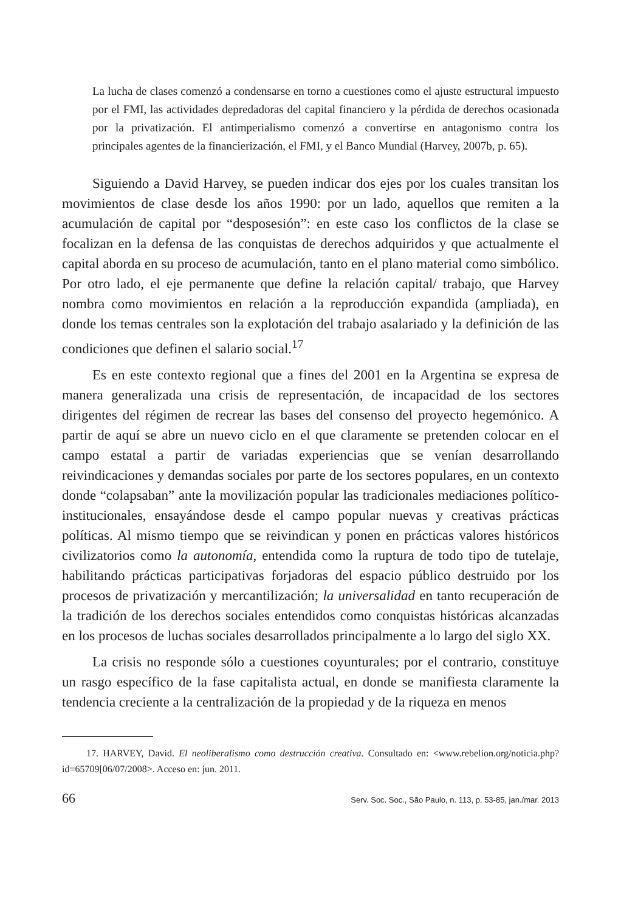La lucha de clases comenzó a condensarse en torno a cuestiones como el ajuste estructural impuesto por el FMI, las actividades depredadoras del capital financiero y la pérdida de derechos ocasionada por la privatización. El antimperialismo comenzó a convertirse en antagonismo contra los principales agentes de la financierización, el FMI, y el Banco Mundial (Harvey, 2007b, p. 65).
Siguiendo a David Harvey, se pueden indicar dos ejes por los cuales transitan los movimientos de clase desde los años 1990: por un lado, aquellos que remiten a la acumulación de capital por “desposesión”: en este caso los conflictos de la clase se focalizan en la defensa de las conquistas de derechos adquiridos y que actualmente el capital aborda en su proceso de acumulación, tanto en el plano material como simbólico. Por otro lado, el eje permanente que define la relación capital/ trabajo, que Harvey nombra como movimientos en relación a la reproducción expandida (ampliada), en donde los temas centrales son la explotación del trabajo asalariado y la definición de las condiciones que definen el salario social.<sup>17</sup>
Es en este contexto regional que a fines del 2001 en la Argentina se expresa de manera generalizada una crisis de representación, de incapacidad de los sectores dirigentes del régimen de recrear las bases del consenso del proyecto hegemónico. A partir de aquí se abre un nuevo ciclo en el que claramente se pretenden colocar en el campo estatal a partir de variadas experiencias que se venían desarrollando reivindicaciones y demandas sociales por parte de los sectores populares, en un contexto donde “colapsaban” ante la movilización popular las tradicionales mediaciones político-institucionales, ensayándose desde el campo popular nuevas y creativas prácticas políticas. Al mismo tiempo que se reivindican y ponen en prácticas valores históricos civilizatorios como la autonomía, entendida como la ruptura de todo tipo de tutelaje, habilitando prácticas participativas forjadoras del espacio público destruido por los procesos de privatización y mercantilización; la universalidad en tanto recuperación de la tradición de los derechos sociales entendidos como conquistas históricas alcanzadas en los procesos de luchas sociales desarrollados principalmente a lo largo del siglo XX.
La crisis no responde sólo a cuestiones coyunturales; por el contrario, constituye un rasgo específico de la fase capitalista actual, en donde se manifiesta claramente la tendencia creciente a la centralización de la propiedad y de la riqueza en menos
17. HARVEY, David. El neoliberalismo como destrucción creativa. Consultado en: <www.rebelion.org/noticia.php?id=65709[06/07/2008>. Acceso en: jun. 2011.
66 Serv. Soc. Soc., São Paulo, n. 113, p. 53-85, jan./mar. 2013